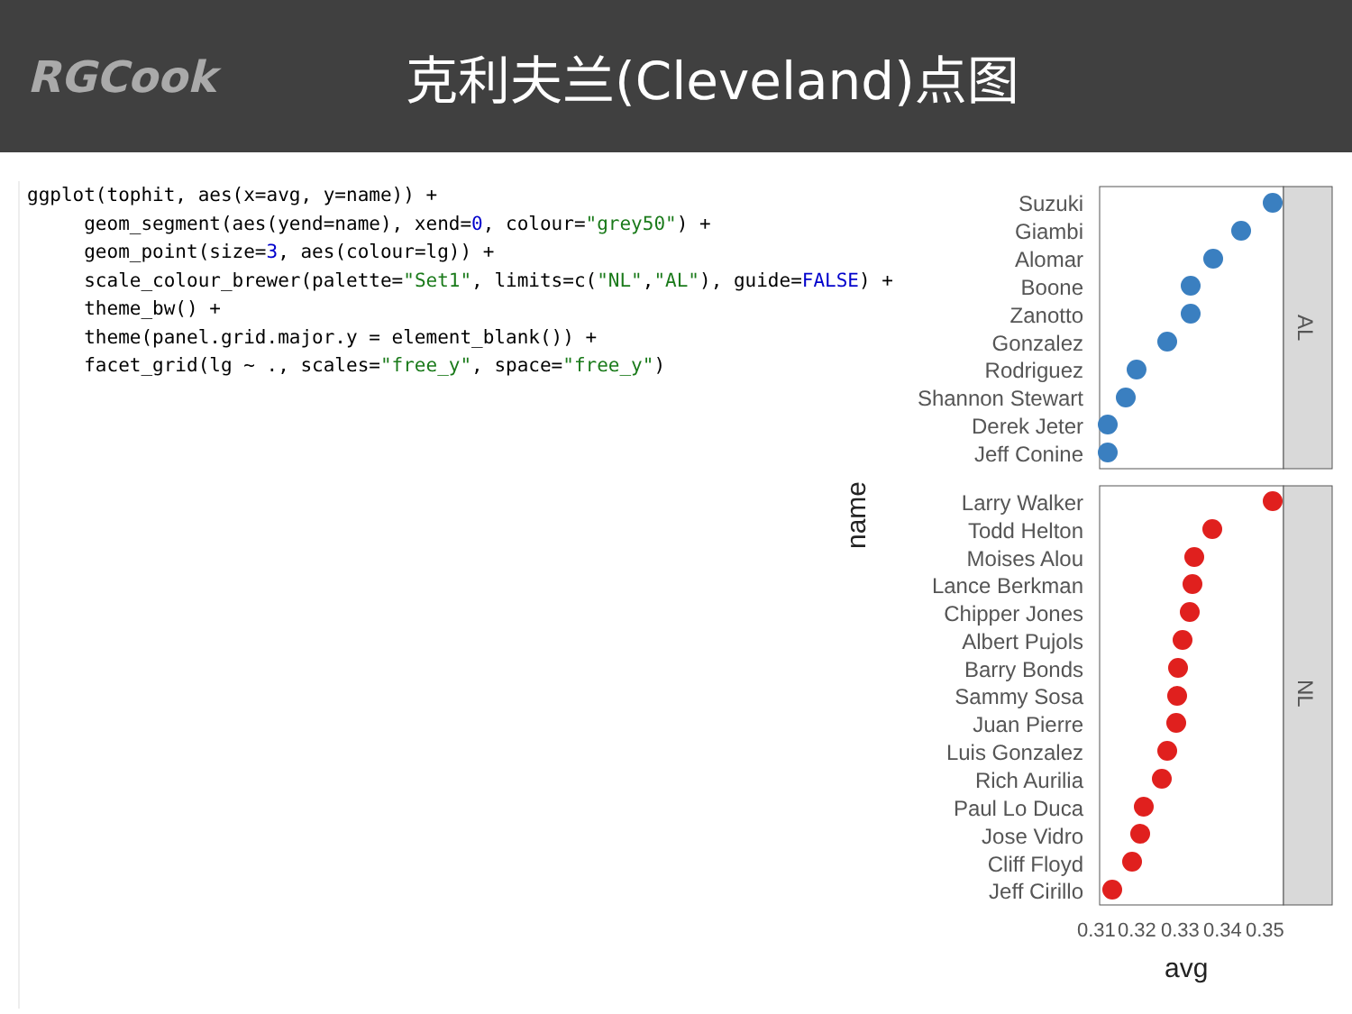RGCook
克利夫兰(Cleveland)点图
ggplot(tophit, aes(x=avg, y=name)) +
     geom_segment(aes(yend=name), xend=0, colour="grey50") +
     geom_point(size=3, aes(colour=lg)) +
     scale_colour_brewer(palette="Set1", limits=c("NL","AL"), guide=FALSE) +
     theme_bw() +
     theme(panel.grid.major.y = element_blank()) +
     facet_grid(lg ~ ., scales="free_y", space="free_y")
name
AL
NL
Suzuki
Giambi
Alomar
Boone
Zanotto
Gonzalez
Rodriguez
Shannon Stewart
Derek Jeter
Jeff Conine
Larry Walker
Todd Helton
Moises Alou
Lance Berkman
Chipper Jones
Albert Pujols
Barry Bonds
Sammy Sosa
Juan Pierre
Luis Gonzalez
Rich Aurilia
Paul Lo Duca
Jose Vidro
Cliff Floyd
Jeff Cirillo
0.31
0.32
0.33
0.34
0.35
avg